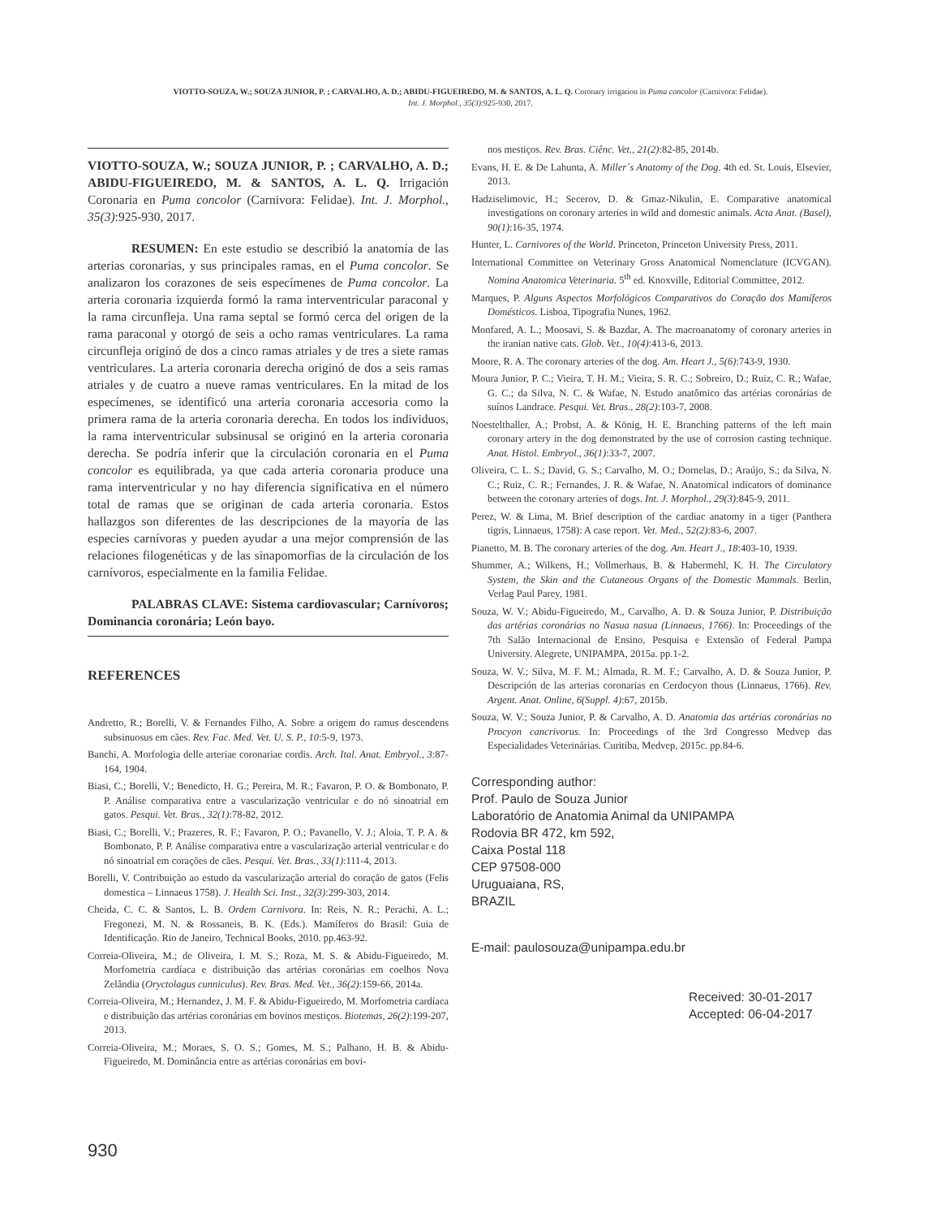VIOTTO-SOUZA, W.; SOUZA JUNIOR, P. ; CARVALHO, A. D.; ABIDU-FIGUEIREDO, M. & SANTOS, A. L. Q. Coronary irrigation in Puma concolor (Carnivora: Felidae).
Int. J. Morphol., 35(3):925-930, 2017.
VIOTTO-SOUZA, W.; SOUZA JUNIOR, P. ; CARVALHO, A. D.; ABIDU-FIGUEIREDO, M. & SANTOS, A. L. Q. Irrigación Coronaria en Puma concolor (Carnivora: Felidae). Int. J. Morphol., 35(3):925-930, 2017.
RESUMEN: En este estudio se describió la anatomía de las arterias coronarias, y sus principales ramas, en el Puma concolor. Se analizaron los corazones de seis especímenes de Puma concolor. La arteria coronaria izquierda formó la rama interventricular paraconal y la rama circunfleja. Una rama septal se formó cerca del origen de la rama paraconal y otorgó de seis a ocho ramas ventriculares. La rama circunfleja originó de dos a cinco ramas atriales y de tres a siete ramas ventriculares. La arteria coronaria derecha originó de dos a seis ramas atriales y de cuatro a nueve ramas ventriculares. En la mitad de los especímenes, se identificó una arteria coronaria accesoria como la primera rama de la arteria coronaria derecha. En todos los individuos, la rama interventricular subsinusal se originó en la arteria coronaria derecha. Se podría inferir que la circulación coronaria en el Puma concolor es equilibrada, ya que cada arteria coronaria produce una rama interventricular y no hay diferencia significativa en el número total de ramas que se originan de cada arteria coronaria. Estos hallazgos son diferentes de las descripciones de la mayoría de las especies carnívoras y pueden ayudar a una mejor comprensión de las relaciones filogenéticas y de las sinapomorfias de la circulación de los carnívoros, especialmente en la familia Felidae.
PALABRAS CLAVE: Sistema cardiovascular; Carnívoros; Dominancia coronária; León bayo.
REFERENCES
Andretto, R.; Borelli, V. & Fernandes Filho, A. Sobre a origem do ramus descendens subsinuosus em cães. Rev. Fac. Med. Vet. U. S. P., 10:5-9, 1973.
Banchi, A. Morfologia delle arteriae coronariae cordis. Arch. Ital. Anat. Embryol., 3:87-164, 1904.
Biasi, C.; Borelli, V.; Benedicto, H. G.; Pereira, M. R.; Favaron, P. O. & Bombonato, P. P. Análise comparativa entre a vascularização ventricular e do nó sinoatrial em gatos. Pesqui. Vet. Bras., 32(1):78-82, 2012.
Biasi, C.; Borelli, V.; Prazeres, R. F.; Favaron, P. O.; Pavanello, V. J.; Aloia, T. P. A. & Bombonato, P. P. Análise comparativa entre a vascularização arterial ventricular e do nó sinoatrial em corações de cães. Pesqui. Vet. Bras., 33(1):111-4, 2013.
Borelli, V. Contribuição ao estudo da vascularização arterial do coração de gatos (Felis domestica – Linnaeus 1758). J. Health Sci. Inst., 32(3):299-303, 2014.
Cheida, C. C. & Santos, L. B. Ordem Carnivora. In: Reis, N. R.; Perachi, A. L.; Fregonezi, M. N. & Rossaneis, B. K. (Eds.). Mamíferos do Brasil: Guia de Identificação. Rio de Janeiro, Technical Books, 2010. pp.463-92.
Correia-Oliveira, M.; de Oliveira, I. M. S.; Roza, M. S. & Abidu-Figueiredo, M. Morfometria cardíaca e distribuição das artérias coronárias em coelhos Nova Zelândia (Oryctolagus cunniculus). Rev. Bras. Med. Vet., 36(2):159-66, 2014a.
Correia-Oliveira, M.; Hernandez, J. M. F. & Abidu-Figueiredo, M. Morfometria cardíaca e distribuição das artérias coronárias em bovinos mestiços. Biotemas, 26(2):199-207, 2013.
Correia-Oliveira, M.; Moraes, S. O. S.; Gomes, M. S.; Palhano, H. B. & Abidu-Figueiredo, M. Dominância entre as artérias coronárias em bovi-
nos mestiços. Rev. Bras. Ciênc. Vet., 21(2):82-85, 2014b.
Evans, H. E. & De Lahunta, A. Miller´s Anatomy of the Dog. 4th ed. St. Louis, Elsevier, 2013.
Hadziselimovic, H.; Secerov, D. & Gmaz-Nikulin, E. Comparative anatomical investigations on coronary arteries in wild and domestic animals. Acta Anat. (Basel), 90(1):16-35, 1974.
Hunter, L. Carnivores of the World. Princeton, Princeton University Press, 2011.
International Committee on Veterinary Gross Anatomical Nomenclature (ICVGAN). Nomina Anatomica Veterinaria. 5<sup>th</sup> ed. Knoxville, Editorial Committee, 2012.
Marques, P. Alguns Aspectos Morfológicos Comparativos do Coração dos Mamíferos Domésticos. Lisboa, Tipografia Nunes, 1962.
Monfared, A. L.; Moosavi, S. & Bazdar, A. The macroanatomy of coronary arteries in the iranian native cats. Glob. Vet., 10(4):413-6, 2013.
Moore, R. A. The coronary arteries of the dog. Am. Heart J., 5(6):743-9, 1930.
Moura Junior, P. C.; Vieira, T. H. M.; Vieira, S. R. C.; Sobreiro, D.; Ruiz, C. R.; Wafae, G. C.; da Silva, N. C. & Wafae, N. Estudo anatômico das artérias coronárias de suínos Landrace. Pesqui. Vet. Bras., 28(2):103-7, 2008.
Noestelthaller, A.; Probst, A. & König, H. E. Branching patterns of the left main coronary artery in the dog demonstrated by the use of corrosion casting technique. Anat. Histol. Embryol., 36(1):33-7, 2007.
Oliveira, C. L. S.; David, G. S.; Carvalho, M. O.; Dornelas, D.; Araújo, S.; da Silva, N. C.; Ruiz, C. R.; Fernandes, J. R. & Wafae, N. Anatomical indicators of dominance between the coronary arteries of dogs. Int. J. Morphol., 29(3):845-9, 2011.
Perez, W. & Lima, M. Brief description of the cardiac anatomy in a tiger (Panthera tigris, Linnaeus, 1758): A case report. Vet. Med., 52(2):83-6, 2007.
Pianetto, M. B. The coronary arteries of the dog. Am. Heart J., 18:403-10, 1939.
Shummer, A.; Wilkens, H.; Vollmerhaus, B. & Habermehl, K. H. The Circulatory System, the Skin and the Cutaneous Organs of the Domestic Mammals. Berlin, Verlag Paul Parey, 1981.
Souza, W. V.; Abidu-Figueiredo, M., Carvalho, A. D. & Souza Junior, P. Distribuição das artérias coronárias no Nasua nasua (Linnaeus, 1766). In: Proceedings of the 7th Salão Internacional de Ensino, Pesquisa e Extensão of Federal Pampa University. Alegrete, UNIPAMPA, 2015a. pp.1-2.
Souza, W. V.; Silva, M. F. M.; Almada, R. M. F.; Carvalho, A. D. & Souza Junior, P. Descripción de las arterias coronarias en Cerdocyon thous (Linnaeus, 1766). Rev. Argent. Anat. Online, 6(Suppl. 4):67, 2015b.
Souza, W. V.; Souza Junior, P. & Carvalho, A. D. Anatomia das artérias coronárias no Procyon cancrivorus. In: Proceedings of the 3rd Congresso Medvep das Especialidades Veterinárias. Curitiba, Medvep, 2015c. pp.84-6.
Corresponding author:
Prof. Paulo de Souza Junior
Laboratório de Anatomia Animal da UNIPAMPA
Rodovia BR 472, km 592,
Caixa Postal 118
CEP 97508-000
Uruguaiana, RS,
BRAZIL
E-mail: paulosouza@unipampa.edu.br
Received: 30-01-2017
Accepted: 06-04-2017
930